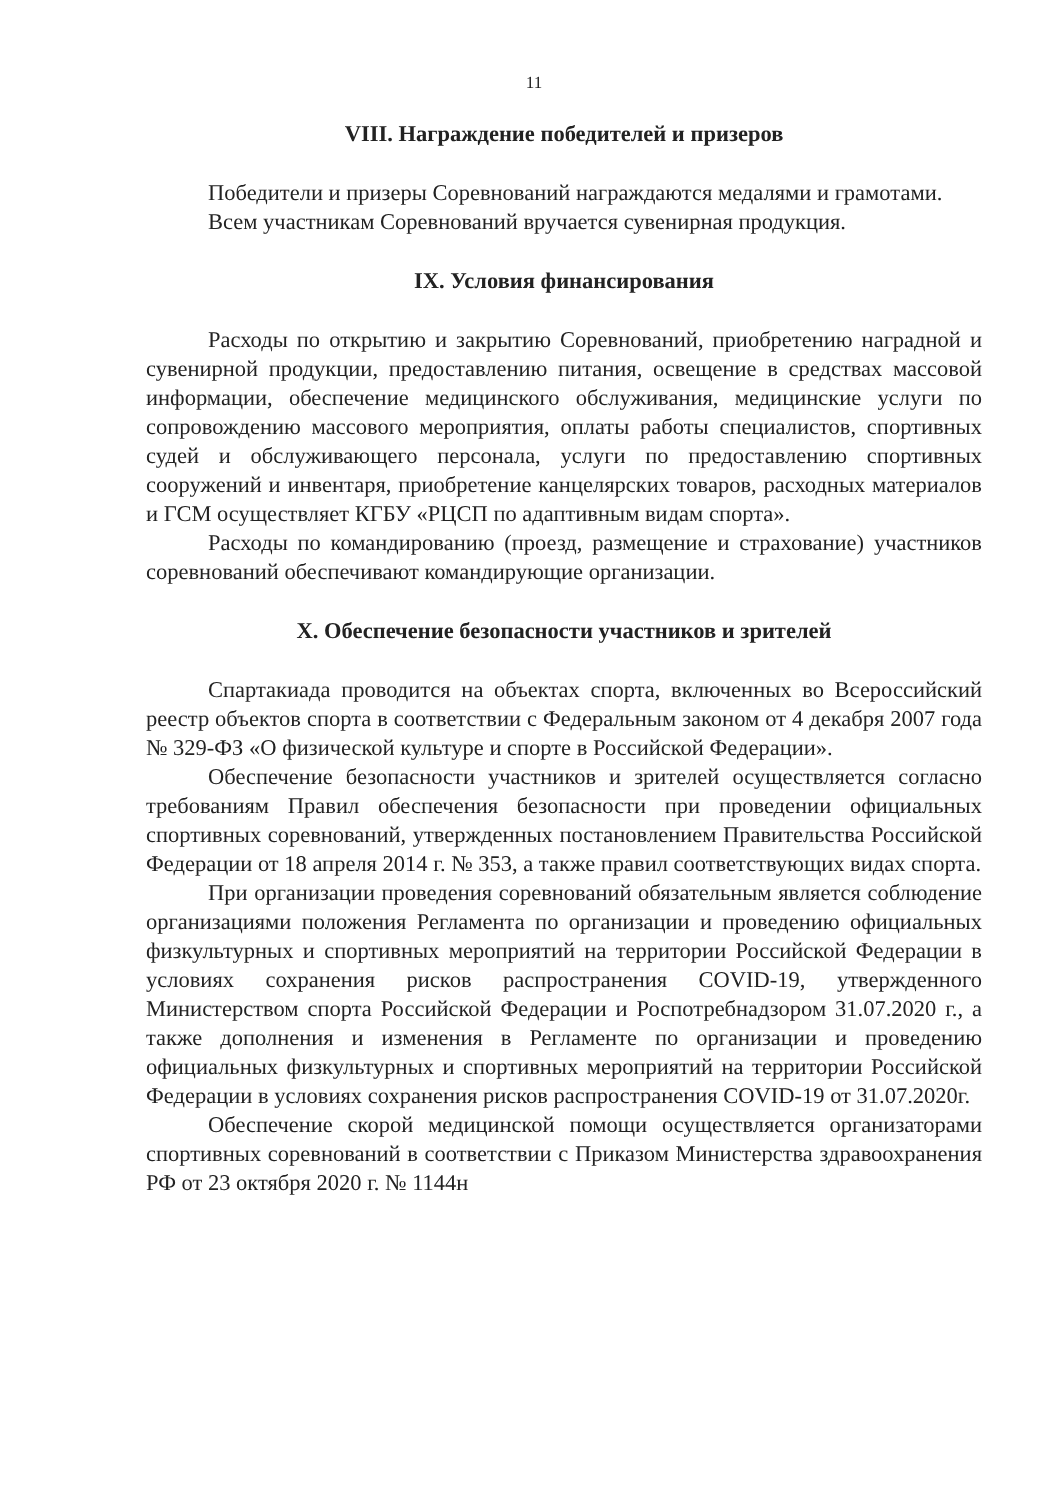11
VIII. Награждение победителей и призеров
Победители и призеры Соревнований награждаются медалями и грамотами.
Всем участникам Соревнований вручается сувенирная продукция.
IX. Условия финансирования
Расходы по открытию и закрытию Соревнований, приобретению наградной и сувенирной продукции, предоставлению питания, освещение в средствах массовой информации, обеспечение медицинского обслуживания, медицинские услуги по сопровождению массового мероприятия, оплаты работы специалистов, спортивных судей и обслуживающего персонала, услуги по предоставлению спортивных сооружений и инвентаря, приобретение канцелярских товаров, расходных материалов и ГСМ осуществляет КГБУ «РЦСП по адаптивным видам спорта».
Расходы по командированию (проезд, размещение и страхование) участников соревнований обеспечивают командирующие организации.
X. Обеспечение безопасности участников и зрителей
Спартакиада проводится на объектах спорта, включенных во Всероссийский реестр объектов спорта в соответствии с Федеральным законом от 4 декабря 2007 года № 329-ФЗ «О физической культуре и спорте в Российской Федерации».
Обеспечение безопасности участников и зрителей осуществляется согласно требованиям Правил обеспечения безопасности при проведении официальных спортивных соревнований, утвержденных постановлением Правительства Российской Федерации от 18 апреля 2014 г. № 353, а также правил соответствующих видах спорта.
При организации проведения соревнований обязательным является соблюдение организациями положения Регламента по организации и проведению официальных физкультурных и спортивных мероприятий на территории Российской Федерации в условиях сохранения рисков распространения COVID-19, утвержденного Министерством спорта Российской Федерации и Роспотребнадзором 31.07.2020 г., а также дополнения и изменения в Регламенте по организации и проведению официальных физкультурных и спортивных мероприятий на территории Российской Федерации в условиях сохранения рисков распространения COVID-19 от 31.07.2020г.
Обеспечение скорой медицинской помощи осуществляется организаторами спортивных соревнований в соответствии с Приказом Министерства здравоохранения РФ от 23 октября 2020 г. № 1144н